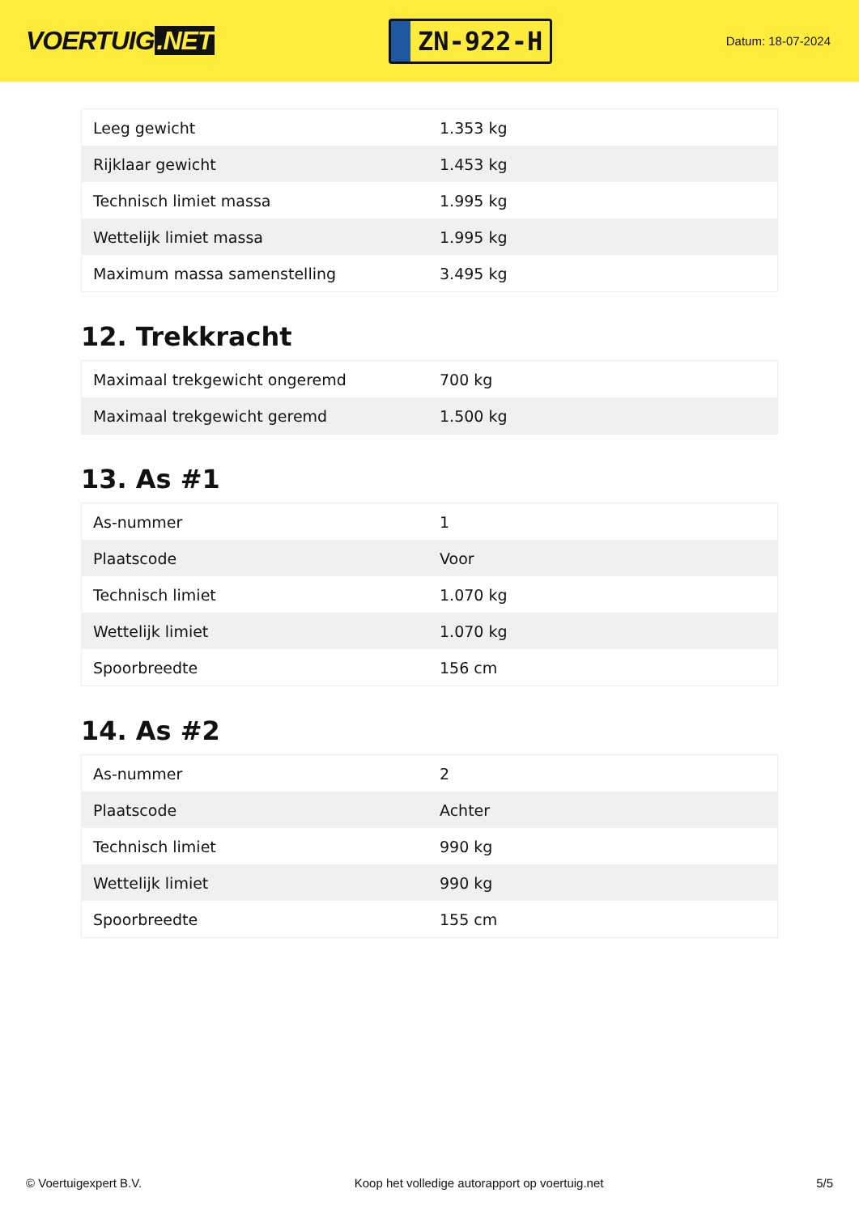VOERTUIG.NET
ZN-922-H
Datum: 18-07-2024
| Leeg gewicht | 1.353 kg |
| Rijklaar gewicht | 1.453 kg |
| Technisch limiet massa | 1.995 kg |
| Wettelijk limiet massa | 1.995 kg |
| Maximum massa samenstelling | 3.495 kg |
12. Trekkracht
| Maximaal trekgewicht ongeremd | 700 kg |
| Maximaal trekgewicht geremd | 1.500 kg |
13. As #1
| As-nummer | 1 |
| Plaatscode | Voor |
| Technisch limiet | 1.070 kg |
| Wettelijk limiet | 1.070 kg |
| Spoorbreedte | 156 cm |
14. As #2
| As-nummer | 2 |
| Plaatscode | Achter |
| Technisch limiet | 990 kg |
| Wettelijk limiet | 990 kg |
| Spoorbreedte | 155 cm |
© Voertuigexpert B.V. Koop het volledige autorapport op voertuig.net 5/5